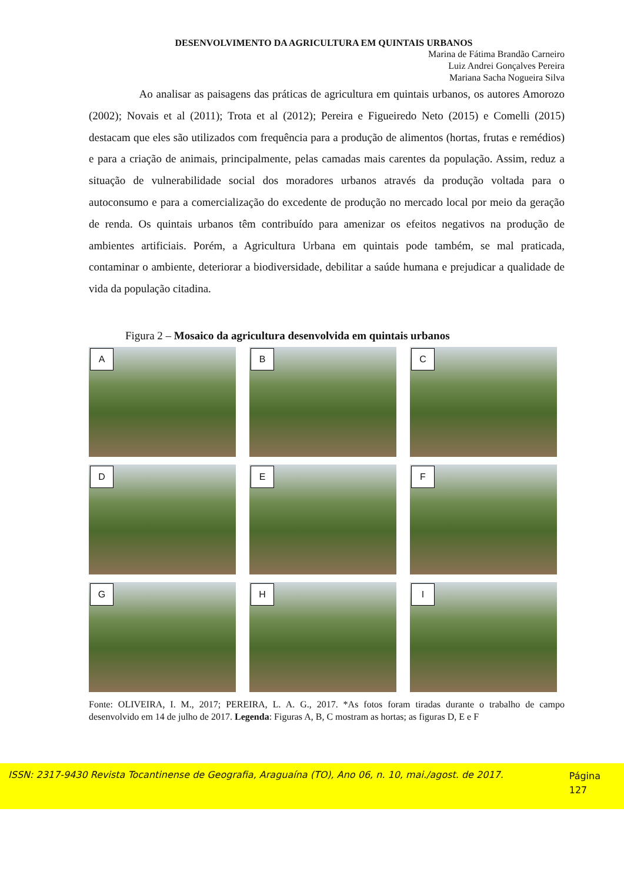DESENVOLVIMENTO DA AGRICULTURA EM QUINTAIS URBANOS
Marina de Fátima Brandão Carneiro
Luiz Andrei Gonçalves Pereira
Mariana Sacha Nogueira Silva
     Ao analisar as paisagens das práticas de agricultura em quintais urbanos, os autores Amorozo (2002); Novais et al (2011); Trota et al (2012); Pereira e Figueiredo Neto (2015) e Comelli (2015) destacam que eles são utilizados com frequência para a produção de alimentos (hortas, frutas e remédios) e para a criação de animais, principalmente, pelas camadas mais carentes da população. Assim, reduz a situação de vulnerabilidade social dos moradores urbanos através da produção voltada para o autoconsumo e para a comercialização do excedente de produção no mercado local por meio da geração de renda. Os quintais urbanos têm contribuído para amenizar os efeitos negativos na produção de ambientes artificiais. Porém, a Agricultura Urbana em quintais pode também, se mal praticada, contaminar o ambiente, deteriorar a biodiversidade, debilitar a saúde humana e prejudicar a qualidade de vida da população citadina.
Figura 2 – Mosaico da agricultura desenvolvida em quintais urbanos
A
B
C
D
E
F
G
H
I
Fonte: OLIVEIRA, I. M., 2017; PEREIRA, L. A. G., 2017. *As fotos foram tiradas durante o trabalho de campo desenvolvido em 14 de julho de 2017. Legenda: Figuras A, B, C mostram as hortas; as figuras D, E e F
ISSN: 2317-9430 Revista Tocantinense de Geografia, Araguaína (TO), Ano 06, n. 10, mai./agost. de 2017.
Página
127